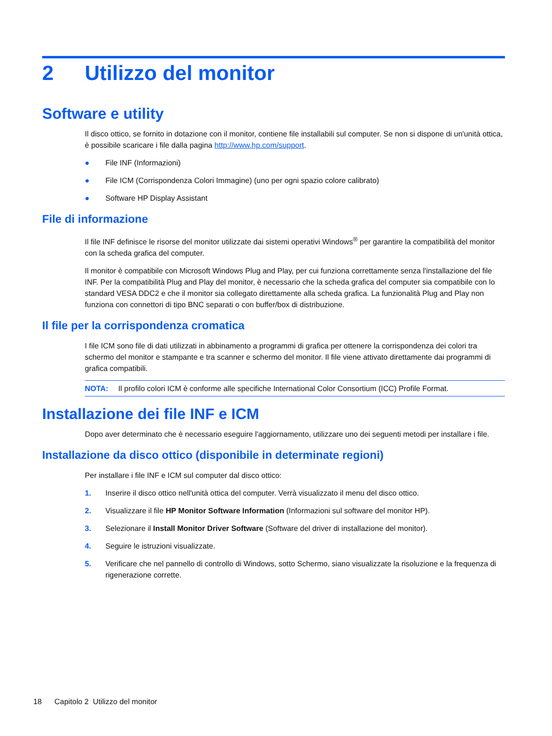2 Utilizzo del monitor
Software e utility
Il disco ottico, se fornito in dotazione con il monitor, contiene file installabili sul computer. Se non si dispone di un'unità ottica, è possibile scaricare i file dalla pagina http://www.hp.com/support.
● File INF (Informazioni)
● File ICM (Corrispondenza Colori Immagine) (uno per ogni spazio colore calibrato)
● Software HP Display Assistant
File di informazione
Il file INF definisce le risorse del monitor utilizzate dai sistemi operativi Windows<sup>®</sup> per garantire la compatibilità del monitor con la scheda grafica del computer.
Il monitor è compatibile con Microsoft Windows Plug and Play, per cui funziona correttamente senza l'installazione del file INF. Per la compatibilità Plug and Play del monitor, è necessario che la scheda grafica del computer sia compatibile con lo standard VESA DDC2 e che il monitor sia collegato direttamente alla scheda grafica. La funzionalità Plug and Play non funziona con connettori di tipo BNC separati o con buffer/box di distribuzione.
Il file per la corrispondenza cromatica
I file ICM sono file di dati utilizzati in abbinamento a programmi di grafica per ottenere la corrispondenza dei colori tra schermo del monitor e stampante e tra scanner e schermo del monitor. Il file viene attivato direttamente dai programmi di grafica compatibili.
NOTA: Il profilo colori ICM è conforme alle specifiche International Color Consortium (ICC) Profile Format.
Installazione dei file INF e ICM
Dopo aver determinato che è necessario eseguire l'aggiornamento, utilizzare uno dei seguenti metodi per installare i file.
Installazione da disco ottico (disponibile in determinate regioni)
Per installare i file INF e ICM sul computer dal disco ottico:
1. Inserire il disco ottico nell'unità ottica del computer. Verrà visualizzato il menu del disco ottico.
2. Visualizzare il file HP Monitor Software Information (Informazioni sul software del monitor HP).
3. Selezionare il Install Monitor Driver Software (Software del driver di installazione del monitor).
4. Seguire le istruzioni visualizzate.
5. Verificare che nel pannello di controllo di Windows, sotto Schermo, siano visualizzate la risoluzione e la frequenza di rigenerazione corrette.
18 Capitolo 2 Utilizzo del monitor